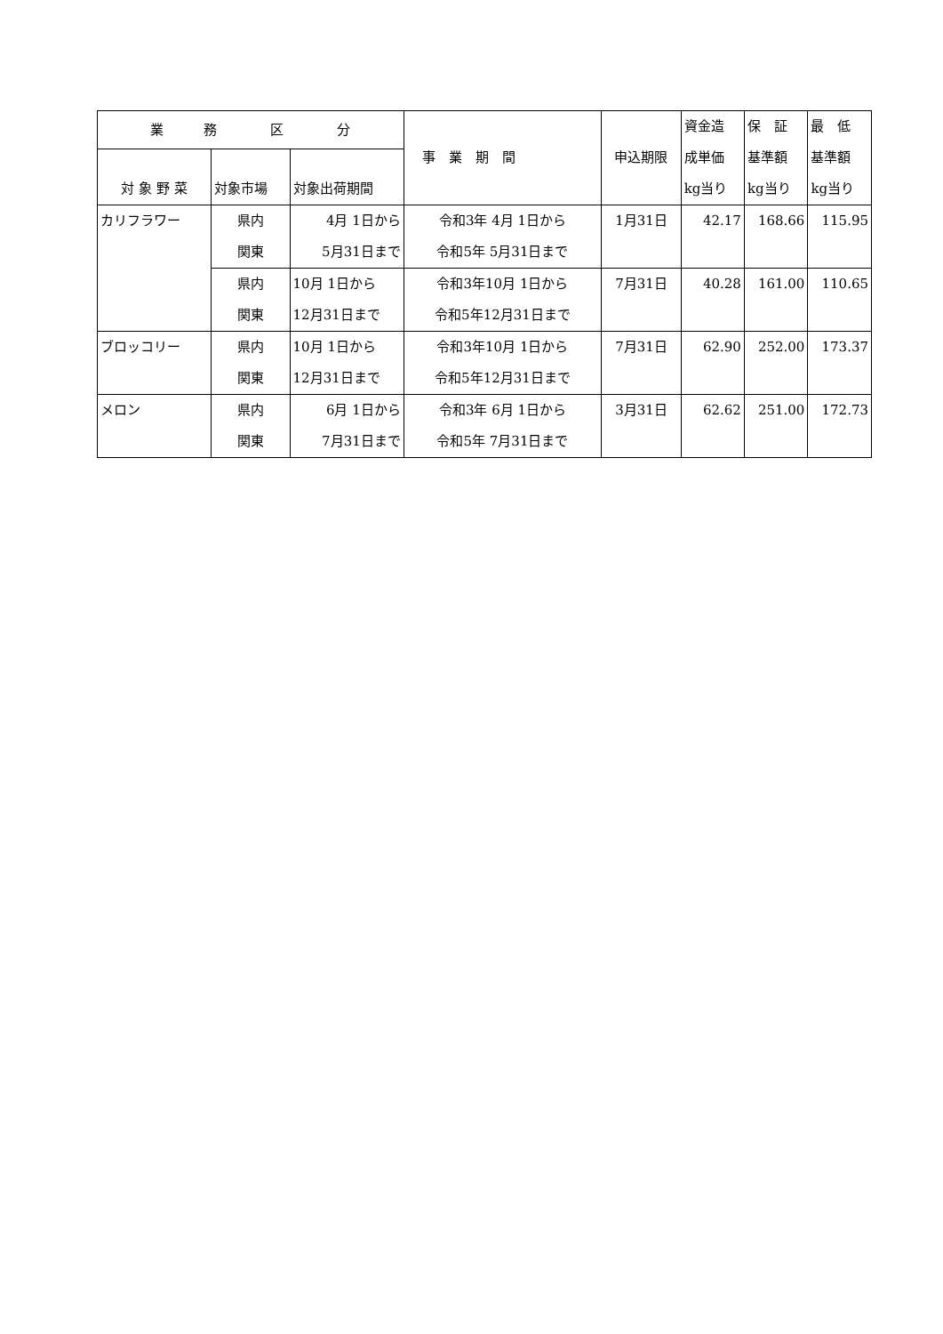| 業 務 区 分 | | | 事 業 期 間 | 申込期限 | 資金造 成単価 kg当り | 保 証 基準額 kg当り | 最 低 基準額 kg当り |
| --- | --- | --- | --- | --- | --- | --- | --- |
| 対 象 野 菜 | 対象市場 | 対象出荷期間 | | | | | |
| カリフラワー | 県内 関東 | 4月 1日から 5月31日まで | 令和3年 4月 1日から 令和5年 5月31日まで | 1月31日 | 42.17 | 168.66 | 115.95 |
| | 県内 関東 | 10月 1日から 12月31日まで | 令和3年10月 1日から 令和5年12月31日まで | 7月31日 | 40.28 | 161.00 | 110.65 |
| ブロッコリー | 県内 関東 | 10月 1日から 12月31日まで | 令和3年10月 1日から 令和5年12月31日まで | 7月31日 | 62.90 | 252.00 | 173.37 |
| メロン | 県内 関東 | 6月 1日から 7月31日まで | 令和3年 6月 1日から 令和5年 7月31日まで | 3月31日 | 62.62 | 251.00 | 172.73 |